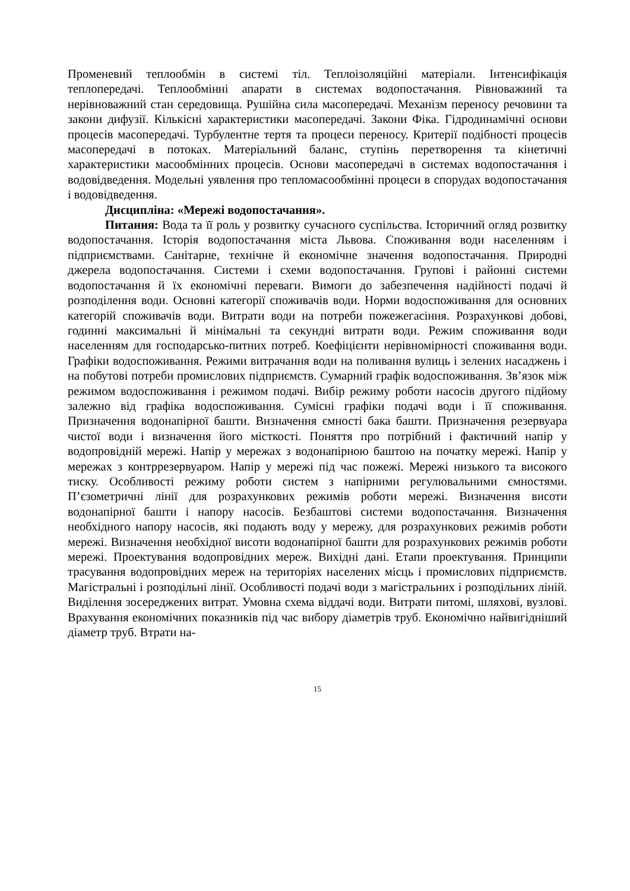Променевий теплообмін в системі тіл. Теплоізоляційні матеріали. Інтенсифікація теплопередачі. Теплообмінні апарати в системах водопостачання. Рівноважний та нерівноважний стан середовища. Рушійна сила масопередачі. Механізм переносу речовини та закони дифузії. Кількісні характеристики масопередачі. Закони Фіка. Гідродинамічні основи процесів масопередачі. Турбулентне тертя та процеси переносу. Критерії подібності процесів масопередачі в потоках. Матеріальний баланс, ступінь перетворення та кінетичні характеристики масообмінних процесів. Основи масопередачі в системах водопостачання і водовідведення. Модельні уявлення про тепломасообмінні процеси в спорудах водопостачання і водовідведення.
Дисципліна: «Мережі водопостачання».
Питання: Вода та її роль у розвитку сучасного суспільства. Історичний огляд розвитку водопостачання. Історія водопостачання міста Львова. Споживання води населенням і підприємствами. Санітарне, технічне й економічне значення водопостачання. Природні джерела водопостачання. Системи і схеми водопостачання. Групові і районні системи водопостачання й їх економічні переваги. Вимоги до забезпечення надійності подачі й розподілення води. Основні категорії споживачів води. Норми водоспоживання для основних категорій споживачів води. Витрати води на потреби пожежегасіння. Розрахункові добові, годинні максимальні й мінімальні та секундні витрати води. Режим споживання води населенням для господарсько-питних потреб. Коефіцієнти нерівномірності споживання води. Графіки водоспоживання. Режими витрачання води на поливання вулиць і зелених насаджень і на побутові потреби промислових підприємств. Сумарний графік водоспоживання. Зв’язок між режимом водоспоживання і режимом подачі. Вибір режиму роботи насосів другого підйому залежно від графіка водоспоживання. Сумісні графіки подачі води і її споживання. Призначення водонапірної башти. Визначення ємності бака башти. Призначення резервуара чистої води і визначення його місткості. Поняття про потрібний і фактичний напір у водопровідній мережі. Напір у мережах з водонапірною баштою на початку мережі. Напір у мережах з контррезервуаром. Напір у мережі під час пожежі. Мережі низького та високого тиску. Особливості режиму роботи систем з напірними регулювальними ємностями. П’єзометричні лінії для розрахункових режимів роботи мережі. Визначення висоти водонапірної башти і напору насосів. Безбаштові системи водопостачання. Визначення необхідного напору насосів, які подають воду у мережу, для розрахункових режимів роботи мережі. Визначення необхідної висоти водонапірної башти для розрахункових режимів роботи мережі. Проектування водопровідних мереж. Вихідні дані. Етапи проектування. Принципи трасування водопровідних мереж на територіях населених місць і промислових підприємств. Магістральні і розподільні лінії. Особливості подачі води з магістральних і розподільних ліній. Виділення зосереджених витрат. Умовна схема віддачі води. Витрати питомі, шляхові, вузлові. Врахування економічних показників під час вибору діаметрів труб. Економічно найвигідніший діаметр труб. Втрати на-
15